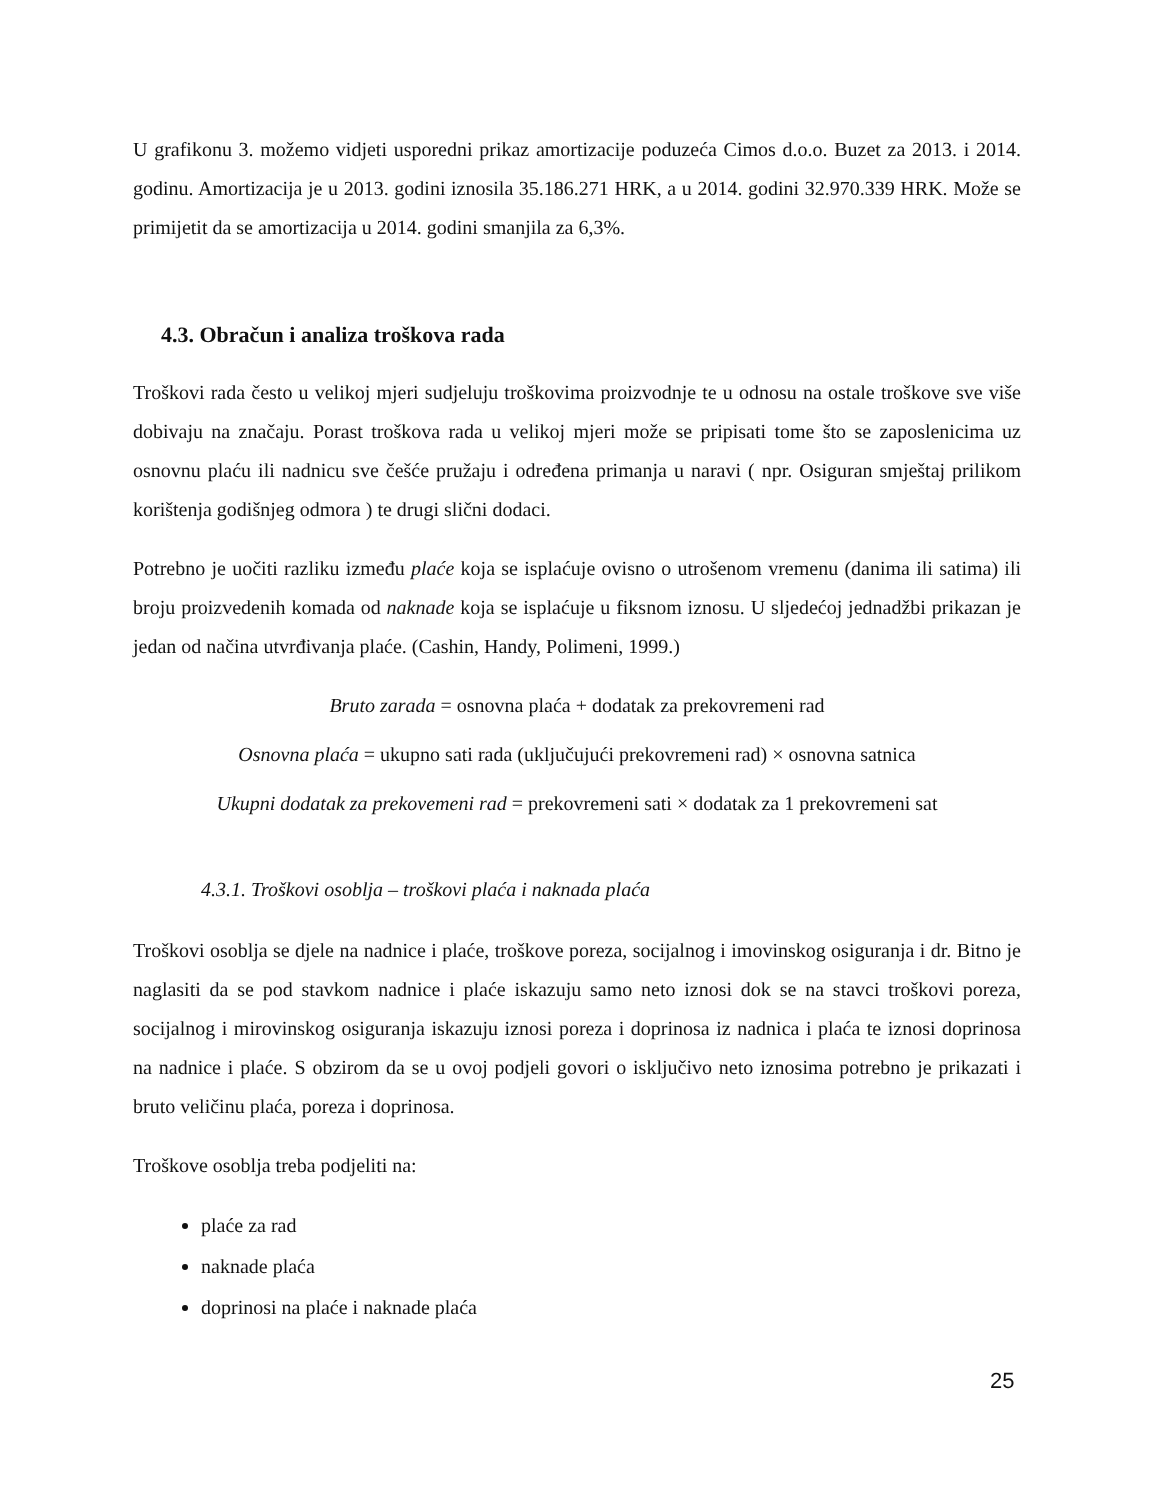U grafikonu 3. možemo vidjeti usporedni prikaz amortizacije poduzeća Cimos d.o.o. Buzet za 2013. i 2014. godinu. Amortizacija je u 2013. godini iznosila 35.186.271 HRK, a u 2014. godini 32.970.339 HRK. Može se primijetit da se amortizacija u 2014. godini smanjila za 6,3%.
4.3. Obračun i analiza troškova rada
Troškovi rada često u velikoj mjeri sudjeluju troškovima proizvodnje te u odnosu na ostale troškove sve više dobivaju na značaju. Porast troškova rada u velikoj mjeri može se pripisati tome što se zaposlenicima uz osnovnu plaću ili nadnicu sve češće pružaju i određena primanja u naravi ( npr. Osiguran smještaj prilikom korištenja godišnjeg odmora ) te drugi slični dodaci.
Potrebno je uočiti razliku između plaće koja se isplaćuje ovisno o utrošenom vremenu (danima ili satima) ili broju proizvedenih komada od naknade koja se isplaćuje u fiksnom iznosu. U sljedećoj jednadžbi prikazan je jedan od načina utvrđivanja plaće. (Cashin, Handy, Polimeni, 1999.)
Bruto zarada = osnovna plaća + dodatak za prekovremeni rad
Osnovna plaća = ukupno sati rada (uključujući prekovremeni rad) × osnovna satnica
Ukupni dodatak za prekovemeni rad = prekovremeni sati × dodatak za 1 prekovremeni sat
4.3.1. Troškovi osoblja – troškovi plaća i naknada plaća
Troškovi osoblja se djele na nadnice i plaće, troškove poreza, socijalnog i imovinskog osiguranja i dr. Bitno je naglasiti da se pod stavkom nadnice i plaće iskazuju samo neto iznosi dok se na stavci troškovi poreza, socijalnog i mirovinskog osiguranja iskazuju iznosi poreza i doprinosa iz nadnica i plaća te iznosi doprinosa na nadnice i plaće. S obzirom da se u ovoj podjeli govori o isključivo neto iznosima potrebno je prikazati i bruto veličinu plaća, poreza i doprinosa.
Troškove osoblja treba podjeliti na:
plaće za rad
naknade plaća
doprinosi na plaće i naknade plaća
25